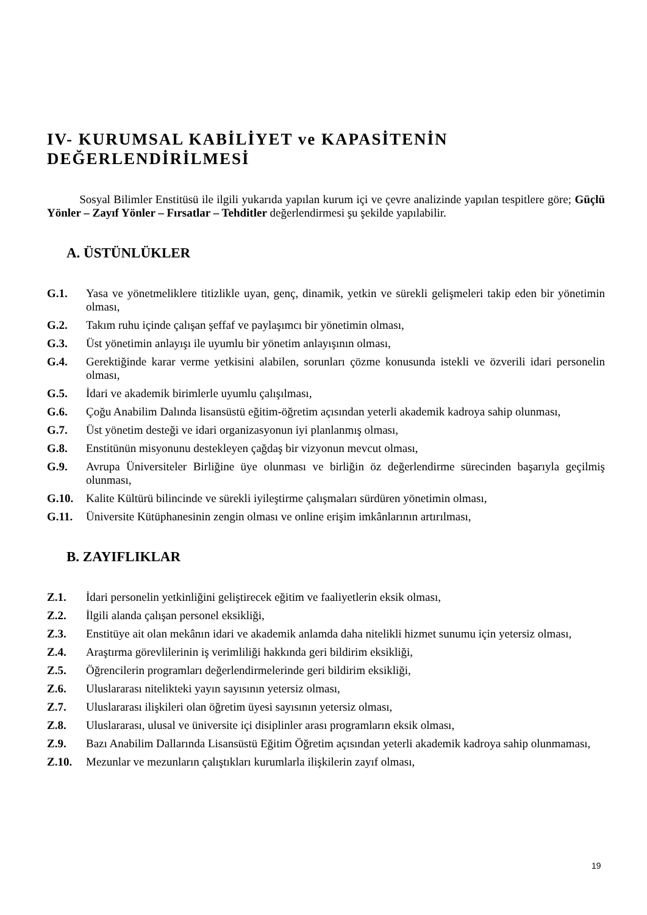IV- KURUMSAL KABİLİYET ve KAPASİTENİN DEĞERLENDİRİLMESİ
Sosyal Bilimler Enstitüsü ile ilgili yukarıda yapılan kurum içi ve çevre analizinde yapılan tespitlere göre; Güçlü Yönler – Zayıf Yönler – Fırsatlar – Tehditler değerlendirmesi şu şekilde yapılabilir.
A. ÜSTÜNLÜKLER
G.1. Yasa ve yönetmeliklere titizlikle uyan, genç, dinamik, yetkin ve sürekli gelişmeleri takip eden bir yönetimin olması,
G.2. Takım ruhu içinde çalışan şeffaf ve paylaşımcı bir yönetimin olması,
G.3. Üst yönetimin anlayışı ile uyumlu bir yönetim anlayışının olması,
G.4. Gerektiğinde karar verme yetkisini alabilen, sorunları çözme konusunda istekli ve özverili idari personelin olması,
G.5. İdari ve akademik birimlerle uyumlu çalışılması,
G.6. Çoğu Anabilim Dalında lisansüstü eğitim-öğretim açısından yeterli akademik kadroya sahip olunması,
G.7. Üst yönetim desteği ve idari organizasyonun iyi planlanmış olması,
G.8. Enstitünün misyonunu destekleyen çağdaş bir vizyonun mevcut olması,
G.9. Avrupa Üniversiteler Birliğine üye olunması ve birliğin öz değerlendirme sürecinden başarıyla geçilmiş olunması,
G.10. Kalite Kültürü bilincinde ve sürekli iyileştirme çalışmaları sürdüren yönetimin olması,
G.11. Üniversite Kütüphanesinin zengin olması ve online erişim imkânlarının artırılması,
B. ZAYIFLIKLAR
Z.1. İdari personelin yetkinliğini geliştirecek eğitim ve faaliyetlerin eksik olması,
Z.2. İlgili alanda çalışan personel eksikliği,
Z.3. Enstitüye ait olan mekânın idari ve akademik anlamda daha nitelikli hizmet sunumu için yetersiz olması,
Z.4. Araştırma görevlilerinin iş verimliliği hakkında geri bildirim eksikliği,
Z.5. Öğrencilerin programları değerlendirmelerinde geri bildirim eksikliği,
Z.6. Uluslararası nitelikteki yayın sayısının yetersiz olması,
Z.7. Uluslararası ilişkileri olan öğretim üyesi sayısının yetersiz olması,
Z.8. Uluslararası, ulusal ve üniversite içi disiplinler arası programların eksik olması,
Z.9. Bazı Anabilim Dallarında Lisansüstü Eğitim Öğretim açısından yeterli akademik kadroya sahip olunmaması,
Z.10. Mezunlar ve mezunların çalıştıkları kurumlarla ilişkilerin zayıf olması,
19